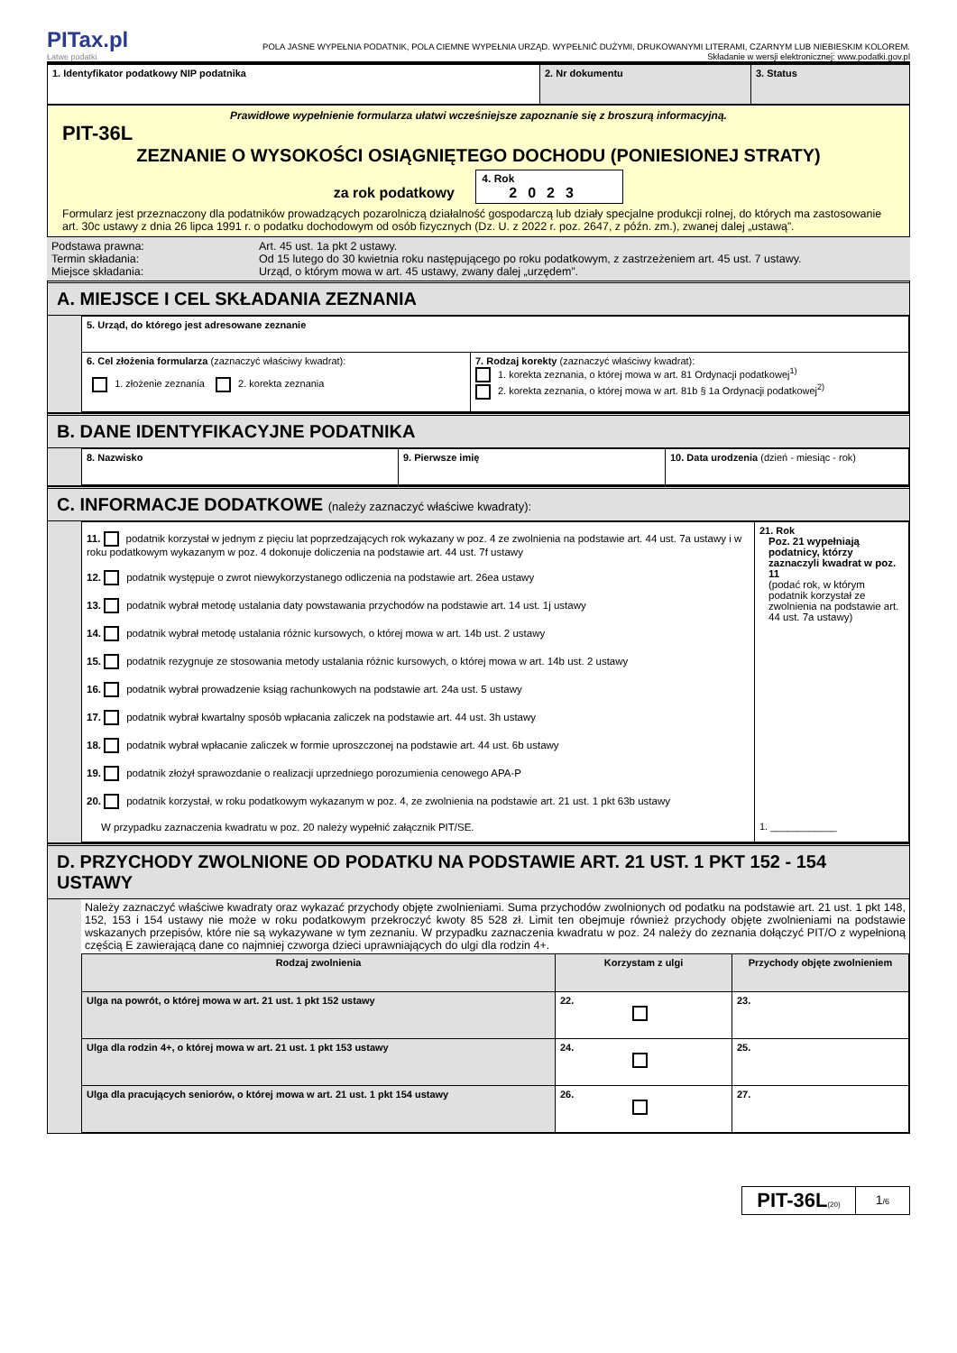PITax.pl
Łatwe podatki
POLA JASNE WYPEŁNIA PODATNIK, POLA CIEMNE WYPEŁNIA URZĄD. WYPEŁNIĆ DUŻYMI, DRUKOWANYMI LITERAMI, CZARNYM LUB NIEBIESKIM KOLOREM.
Składanie w wersji elektronicznej: www.podatki.gov.pl
| 1. Identyfikator podatkowy NIP podatnika | 2. Nr dokumentu | 3. Status |
Prawidłowe wypełnienie formularza ułatwi wcześniejsze zapoznanie się z broszurą informacyjną.
PIT-36L
ZEZNANIE O WYSOKOŚCI OSIĄGNIĘTEGO DOCHODU (PONIESIONEJ STRATY)
za rok podatkowy 4. Rok
2023
Formularz jest przeznaczony dla podatników prowadzących pozarolniczą działalność gospodarczą lub działy specjalne produkcji rolnej, do których ma zastosowanie art. 30c ustawy z dnia 26 lipca 1991 r. o podatku dochodowym od osób fizycznych (Dz. U. z 2022 r. poz. 2647, z późn. zm.), zwanej dalej „ustawą”.
| Podstawa prawna: Termin składania: Miejsce składania: | Art. 45 ust. 1a pkt 2 ustawy. Od 15 lutego do 30 kwietnia roku następującego po roku podatkowym, z zastrzeżeniem art. 45 ust. 7 ustawy. Urząd, o którym mowa w art. 45 ustawy, zwany dalej „urzędem”. |
A. MIEJSCE I CEL SKŁADANIA ZEZNANIA
| 5. Urząd, do którego jest adresowane zeznanie | |
| 6. Cel złożenia formularza (zaznaczyć właściwy kwadrat): 1. złożenie zeznania 2. korekta zeznania | 7. Rodzaj korekty (zaznaczyć właściwy kwadrat): 1. korekta zeznania, o której mowa w art. 81 Ordynacji podatkowej<sup>1)</sup> 2. korekta zeznania, o której mowa w art. 81b § 1a Ordynacji podatkowej<sup>2)</sup> |
B. DANE IDENTYFIKACYJNE PODATNIKA
| 8. Nazwisko | 9. Pierwsze imię | 10. Data urodzenia (dzień - miesiąc - rok) |
C. INFORMACJE DODATKOWE (należy zaznaczyć właściwe kwadraty):
| 11. podatnik korzystał w jednym z pięciu lat poprzedzających rok wykazany w poz. 4 ze zwolnienia na podstawie art. 44 ust. 7a ustawy i w roku podatkowym wykazanym w poz. 4 dokonuje doliczenia na podstawie art. 44 ust. 7f ustawy 12. podatnik występuje o zwrot niewykorzystanego odliczenia na podstawie art. 26ea ustawy 13. podatnik wybrał metodę ustalania daty powstawania przychodów na podstawie art. 14 ust. 1j ustawy 14. podatnik wybrał metodę ustalania różnic kursowych, o której mowa w art. 14b ust. 2 ustawy 15. podatnik rezygnuje ze stosowania metody ustalania różnic kursowych, o której mowa w art. 14b ust. 2 ustawy 16. podatnik wybrał prowadzenie ksiąg rachunkowych na podstawie art. 24a ust. 5 ustawy 17. podatnik wybrał kwartalny sposób wpłacania zaliczek na podstawie art. 44 ust. 3h ustawy 18. podatnik wybrał wpłacanie zaliczek w formie uproszczonej na podstawie art. 44 ust. 6b ustawy 19. podatnik złożył sprawozdanie o realizacji uprzedniego porozumienia cenowego APA-P 20. podatnik korzystał, w roku podatkowym wykazanym w poz. 4, ze zwolnienia na podstawie art. 21 ust. 1 pkt 63b ustawy W przypadku zaznaczenia kwadratu w poz. 20 należy wypełnić załącznik PIT/SE. | 21. Rok Poz. 21 wypełniają podatnicy, którzy zaznaczyli kwadrat w poz. 11 (podać rok, w którym podatnik korzystał ze zwolnienia na podstawie art. 44 ust. 7a ustawy) 1. ____________ |
D. PRZYCHODY ZWOLNIONE OD PODATKU NA PODSTAWIE ART. 21 UST. 1 PKT 152 - 154 USTAWY
Należy zaznaczyć właściwe kwadraty oraz wykazać przychody objęte zwolnieniami. Suma przychodów zwolnionych od podatku na podstawie art. 21 ust. 1 pkt 148, 152, 153 i 154 ustawy nie może w roku podatkowym przekroczyć kwoty 85 528 zł. Limit ten obejmuje również przychody objęte zwolnieniami na podstawie wskazanych przepisów, które nie są wykazywane w tym zeznaniu. W przypadku zaznaczenia kwadratu w poz. 24 należy do zeznania dołączyć PIT/O z wypełnioną częścią E zawierającą dane co najmniej czworga dzieci uprawniających do ulgi dla rodzin 4+.
| Rodzaj zwolnienia | Korzystam z ulgi | Przychody objęte zwolnieniem |
| --- | --- | --- |
| Ulga na powrót, o której mowa w art. 21 ust. 1 pkt 152 ustawy | 22. | 23. |
| Ulga dla rodzin 4+, o której mowa w art. 21 ust. 1 pkt 153 ustawy | 24. | 25. |
| Ulga dla pracujących seniorów, o której mowa w art. 21 ust. 1 pkt 154 ustawy | 26. | 27. |
PIT-36L(20)
1/6